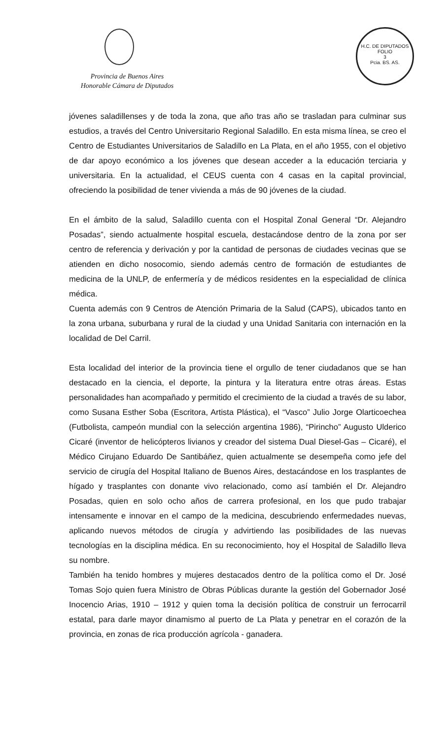Provincia de Buenos Aires
Honorable Cámara de Diputados
H.C. DE DIPUTADOS
FOLIO
3
Pcia. BS. AS.
jóvenes saladillenses y de toda la zona, que año tras año se trasladan para culminar sus estudios, a través del Centro Universitario Regional Saladillo. En esta misma línea, se creo el Centro de Estudiantes Universitarios de Saladillo en La Plata, en el año 1955, con el objetivo de dar apoyo económico a los jóvenes que desean acceder a la educación terciaria y universitaria. En la actualidad, el CEUS cuenta con 4 casas en la capital provincial, ofreciendo la posibilidad de tener vivienda a más de 90 jóvenes de la ciudad.
En el ámbito de la salud, Saladillo cuenta con el Hospital Zonal General “Dr. Alejandro Posadas”, siendo actualmente hospital escuela, destacándose dentro de la zona por ser centro de referencia y derivación y por la cantidad de personas de ciudades vecinas que se atienden en dicho nosocomio, siendo además centro de formación de estudiantes de medicina de la UNLP, de enfermería y de médicos residentes en la especialidad de clínica médica.
Cuenta además con 9 Centros de Atención Primaria de la Salud (CAPS), ubicados tanto en la zona urbana, suburbana y rural de la ciudad y una Unidad Sanitaria con internación en la localidad de Del Carril.
Esta localidad del interior de la provincia tiene el orgullo de tener ciudadanos que se han destacado en la ciencia, el deporte, la pintura y la literatura entre otras áreas. Estas personalidades han acompañado y permitido el crecimiento de la ciudad a través de su labor, como Susana Esther Soba (Escritora, Artista Plástica), el “Vasco” Julio Jorge Olarticoechea (Futbolista, campeón mundial con la selección argentina 1986), “Pirincho” Augusto Ulderico Cicaré (inventor de helicópteros livianos y creador del sistema Dual Diesel-Gas – Cicaré), el Médico Cirujano Eduardo De Santibáñez, quien actualmente se desempeña como jefe del servicio de cirugía del Hospital Italiano de Buenos Aires, destacándose en los trasplantes de hígado y trasplantes con donante vivo relacionado, como así también el Dr. Alejandro Posadas, quien en solo ocho años de carrera profesional, en los que pudo trabajar intensamente e innovar en el campo de la medicina, descubriendo enfermedades nuevas, aplicando nuevos métodos de cirugía y advirtiendo las posibilidades de las nuevas tecnologías en la disciplina médica. En su reconocimiento, hoy el Hospital de Saladillo lleva su nombre.
También ha tenido hombres y mujeres destacados dentro de la política como el Dr. José Tomas Sojo quien fuera Ministro de Obras Públicas durante la gestión del Gobernador José Inocencio Arias, 1910 – 1912 y quien toma la decisión política de construir un ferrocarril estatal, para darle mayor dinamismo al puerto de La Plata y penetrar en el corazón de la provincia, en zonas de rica producción agrícola - ganadera.